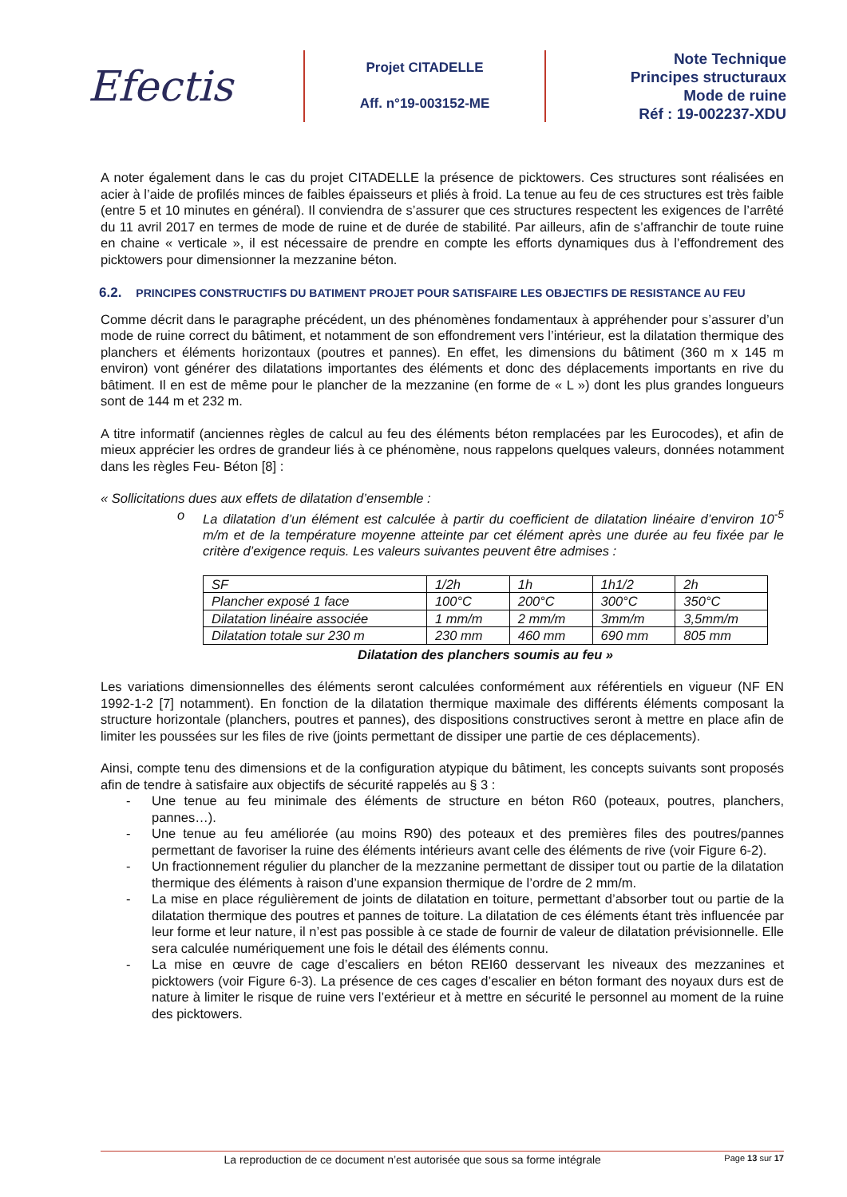Efectis
Projet CITADELLE
Aff. n°19-003152-ME
Note Technique
Principes structuraux
Mode de ruine
Réf : 19-002237-XDU
A noter également dans le cas du projet CITADELLE la présence de picktowers. Ces structures sont réalisées en acier à l’aide de profilés minces de faibles épaisseurs et pliés à froid. La tenue au feu de ces structures est très faible (entre 5 et 10 minutes en général). Il conviendra de s’assurer que ces structures respectent les exigences de l’arrêté du 11 avril 2017 en termes de mode de ruine et de durée de stabilité. Par ailleurs, afin de s’affranchir de toute ruine en chaine « verticale », il est nécessaire de prendre en compte les efforts dynamiques dus à l’effondrement des picktowers pour dimensionner la mezzanine béton.
6.2. PRINCIPES CONSTRUCTIFS DU BATIMENT PROJET POUR SATISFAIRE LES OBJECTIFS DE RESISTANCE AU FEU
Comme décrit dans le paragraphe précédent, un des phénomènes fondamentaux à appréhender pour s’assurer d’un mode de ruine correct du bâtiment, et notamment de son effondrement vers l’intérieur, est la dilatation thermique des planchers et éléments horizontaux (poutres et pannes). En effet, les dimensions du bâtiment (360 m x 145 m environ) vont générer des dilatations importantes des éléments et donc des déplacements importants en rive du bâtiment. Il en est de même pour le plancher de la mezzanine (en forme de « L ») dont les plus grandes longueurs sont de 144 m et 232 m.
A titre informatif (anciennes règles de calcul au feu des éléments béton remplacées par les Eurocodes), et afin de mieux apprécier les ordres de grandeur liés à ce phénomène, nous rappelons quelques valeurs, données notamment dans les règles Feu- Béton [8] :
« Sollicitations dues aux effets de dilatation d’ensemble :
o La dilatation d’un élément est calculée à partir du coefficient de dilatation linéaire d’environ 10<sup>-5</sup> m/m et de la température moyenne atteinte par cet élément après une durée au feu fixée par le critère d’exigence requis. Les valeurs suivantes peuvent être admises :
| SF | 1/2h | 1h | 1h1/2 | 2h |
| Plancher exposé 1 face | 100°C | 200°C | 300°C | 350°C |
| Dilatation linéaire associée | 1 mm/m | 2 mm/m | 3mm/m | 3,5mm/m |
| Dilatation totale sur 230 m | 230 mm | 460 mm | 690 mm | 805 mm |
Dilatation des planchers soumis au feu »
Les variations dimensionnelles des éléments seront calculées conformément aux référentiels en vigueur (NF EN 1992-1-2 [7] notamment). En fonction de la dilatation thermique maximale des différents éléments composant la structure horizontale (planchers, poutres et pannes), des dispositions constructives seront à mettre en place afin de limiter les poussées sur les files de rive (joints permettant de dissiper une partie de ces déplacements).
Ainsi, compte tenu des dimensions et de la configuration atypique du bâtiment, les concepts suivants sont proposés afin de tendre à satisfaire aux objectifs de sécurité rappelés au § 3 :
- Une tenue au feu minimale des éléments de structure en béton R60 (poteaux, poutres, planchers, pannes…).
- Une tenue au feu améliorée (au moins R90) des poteaux et des premières files des poutres/pannes permettant de favoriser la ruine des éléments intérieurs avant celle des éléments de rive (voir Figure 6-2).
- Un fractionnement régulier du plancher de la mezzanine permettant de dissiper tout ou partie de la dilatation thermique des éléments à raison d’une expansion thermique de l’ordre de 2 mm/m.
- La mise en place régulièrement de joints de dilatation en toiture, permettant d’absorber tout ou partie de la dilatation thermique des poutres et pannes de toiture. La dilatation de ces éléments étant très influencée par leur forme et leur nature, il n’est pas possible à ce stade de fournir de valeur de dilatation prévisionnelle. Elle sera calculée numériquement une fois le détail des éléments connu.
- La mise en œuvre de cage d’escaliers en béton REI60 desservant les niveaux des mezzanines et picktowers (voir Figure 6-3). La présence de ces cages d’escalier en béton formant des noyaux durs est de nature à limiter le risque de ruine vers l’extérieur et à mettre en sécurité le personnel au moment de la ruine des picktowers.
La reproduction de ce document n’est autorisée que sous sa forme intégrale Page 13 sur 17